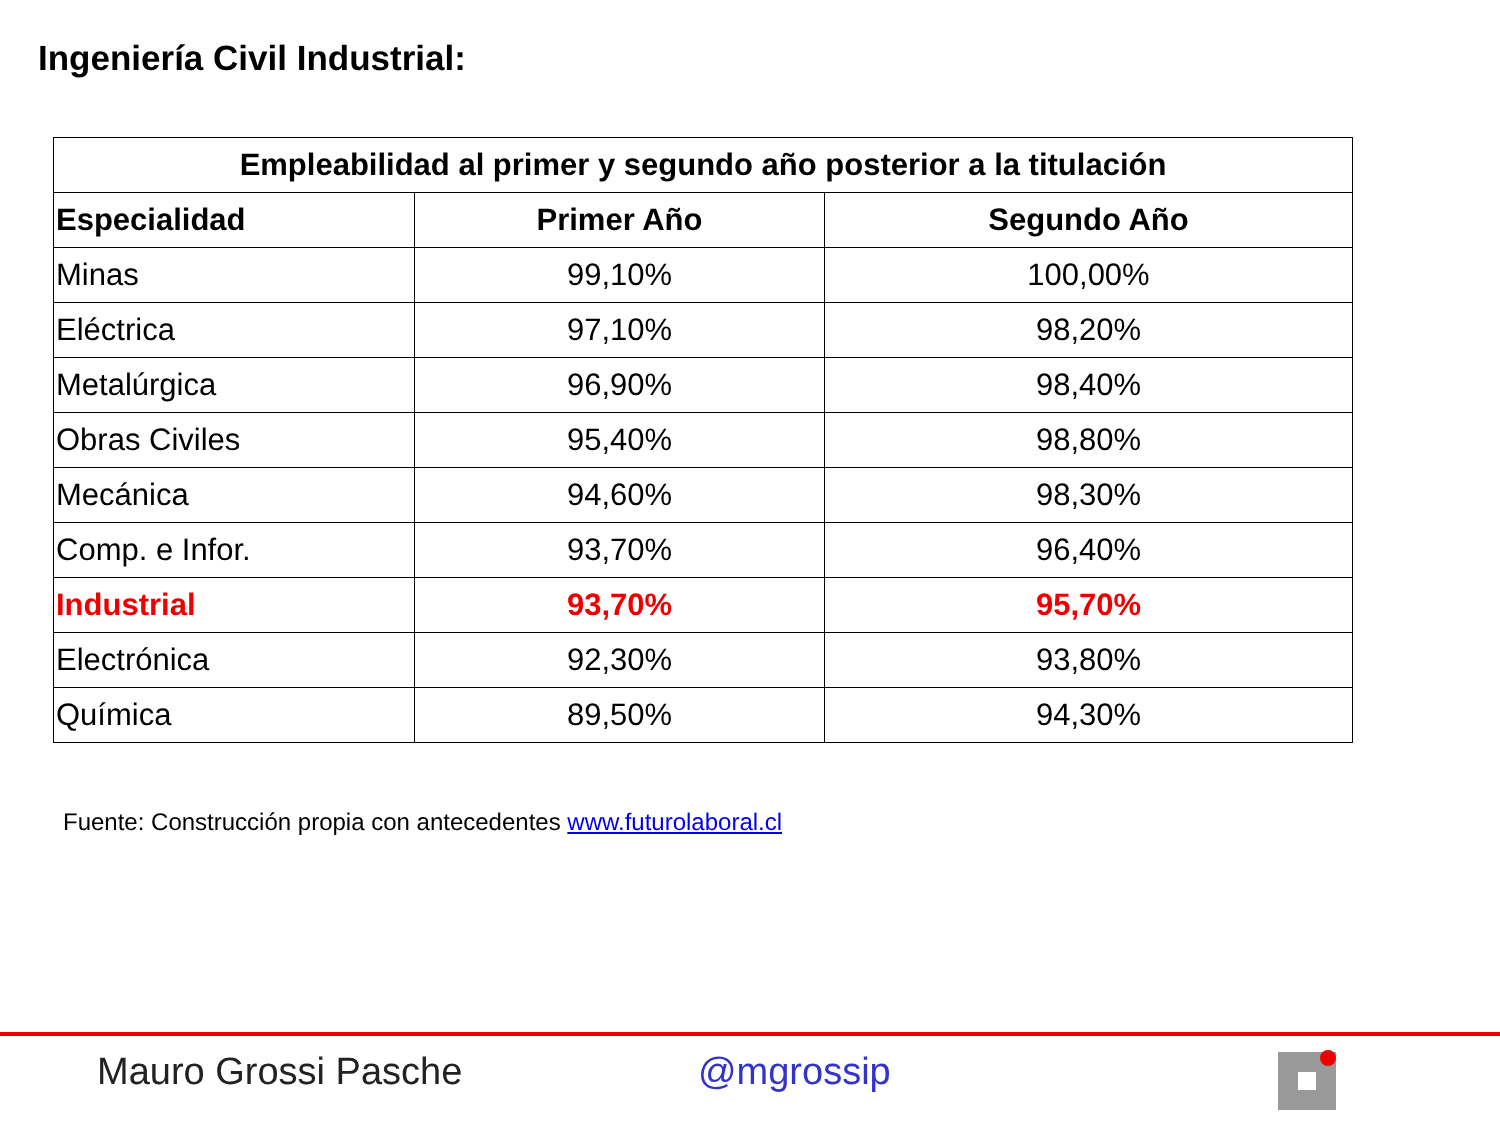Ingeniería Civil Industrial:
| Empleabilidad al primer y segundo año posterior a la titulación | | |
| --- | --- | --- |
| Especialidad | Primer Año | Segundo Año |
| Minas | 99,10% | 100,00% |
| Eléctrica | 97,10% | 98,20% |
| Metalúrgica | 96,90% | 98,40% |
| Obras Civiles | 95,40% | 98,80% |
| Mecánica | 94,60% | 98,30% |
| Comp. e Infor. | 93,70% | 96,40% |
| Industrial | 93,70% | 95,70% |
| Electrónica | 92,30% | 93,80% |
| Química | 89,50% | 94,30% |
Fuente: Construcción propia con antecedentes www.futurolaboral.cl
Mauro Grossi Pasche @mgrossip